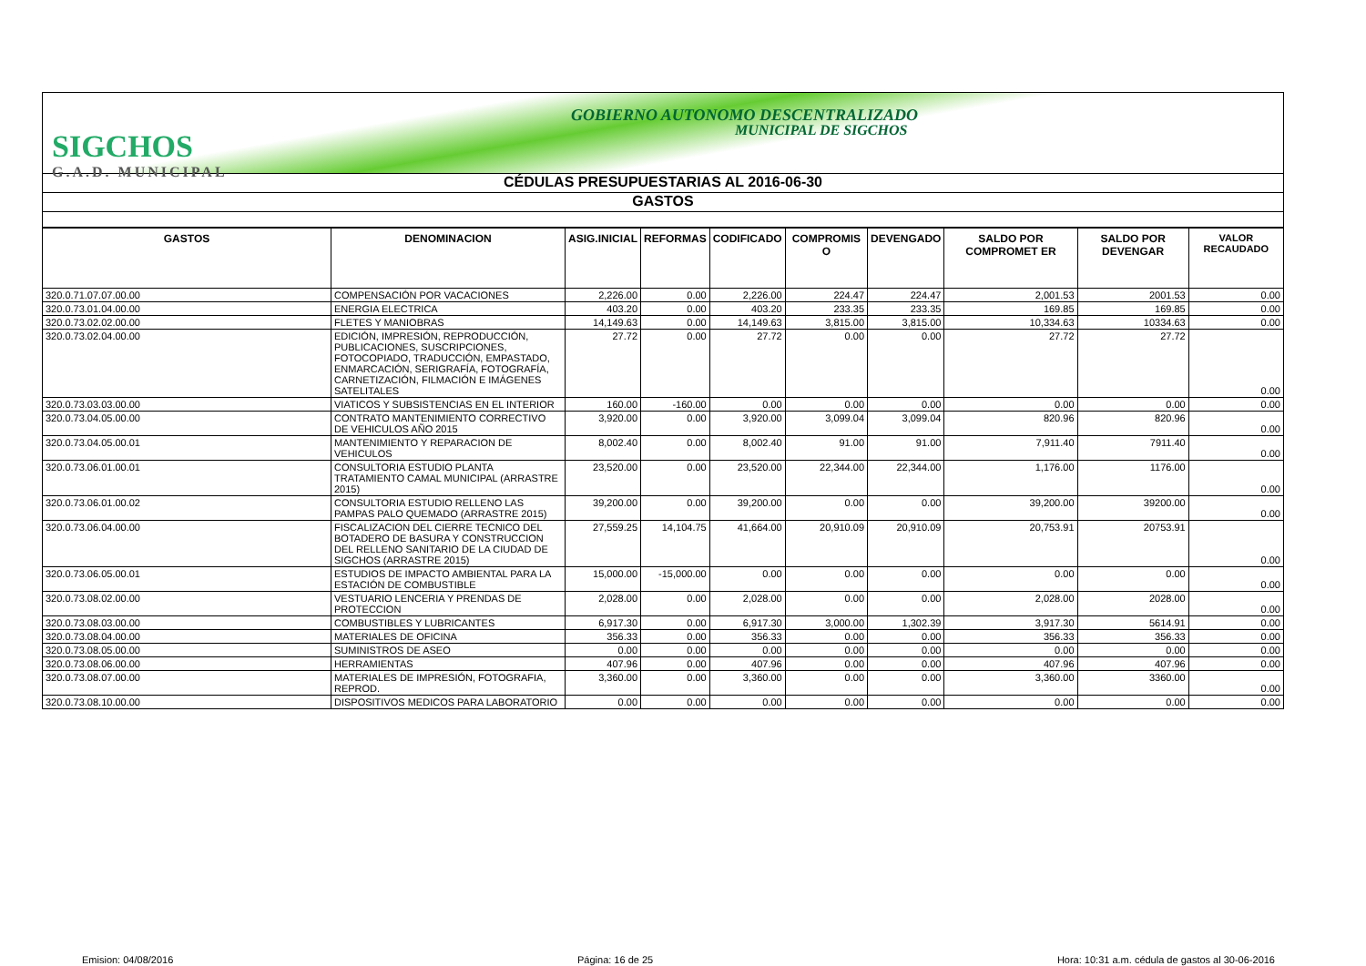SIGCHOS
G.A.D. MUNICIPAL
GOBIERNO AUTONOMO DESCENTRALIZADO
MUNICIPAL DE SIGCHOS
CÉDULAS PRESUPUESTARIAS AL 2016-06-30
GASTOS
| GASTOS | DENOMINACION | ASIG.INICIAL | REFORMAS | CODIFICADO | COMPROMIS O | DEVENGADO | SALDO POR COMPROMET ER | SALDO POR DEVENGAR | VALOR RECAUDADO |
| --- | --- | --- | --- | --- | --- | --- | --- | --- | --- |
| 320.0.71.07.07.00.00 | COMPENSACIÓN POR VACACIONES | 2,226.00 | 0.00 | 2,226.00 | 224.47 | 224.47 | 2,001.53 | 2001.53 | 0.00 |
| 320.0.73.01.04.00.00 | ENERGIA ELECTRICA | 403.20 | 0.00 | 403.20 | 233.35 | 233.35 | 169.85 | 169.85 | 0.00 |
| 320.0.73.02.02.00.00 | FLETES Y MANIOBRAS | 14,149.63 | 0.00 | 14,149.63 | 3,815.00 | 3,815.00 | 10,334.63 | 10334.63 | 0.00 |
| 320.0.73.02.04.00.00 | EDICIÓN, IMPRESIÓN, REPRODUCCIÓN, PUBLICACIONES, SUSCRIPCIONES, FOTOCOPIADO, TRADUCCIÓN, EMPASTADO, ENMARCACIÓN, SERIGRAFÍA, FOTOGRAFÍA, CARNETIZACIÓN, FILMACIÓN E IMÁGENES SATELITALES | 27.72 | 0.00 | 27.72 | 0.00 | 0.00 | 27.72 | 27.72 | 0.00 |
| 320.0.73.03.03.00.00 | VIATICOS Y SUBSISTENCIAS EN EL INTERIOR | 160.00 | -160.00 | 0.00 | 0.00 | 0.00 | 0.00 | 0.00 | 0.00 |
| 320.0.73.04.05.00.00 | CONTRATO MANTENIMIENTO CORRECTIVO DE VEHICULOS AÑO 2015 | 3,920.00 | 0.00 | 3,920.00 | 3,099.04 | 3,099.04 | 820.96 | 820.96 | 0.00 |
| 320.0.73.04.05.00.01 | MANTENIMIENTO Y REPARACION DE VEHICULOS | 8,002.40 | 0.00 | 8,002.40 | 91.00 | 91.00 | 7,911.40 | 7911.40 | 0.00 |
| 320.0.73.06.01.00.01 | CONSULTORIA ESTUDIO PLANTA TRATAMIENTO CAMAL MUNICIPAL (ARRASTRE 2015) | 23,520.00 | 0.00 | 23,520.00 | 22,344.00 | 22,344.00 | 1,176.00 | 1176.00 | 0.00 |
| 320.0.73.06.01.00.02 | CONSULTORIA ESTUDIO RELLENO LAS PAMPAS PALO QUEMADO (ARRASTRE 2015) | 39,200.00 | 0.00 | 39,200.00 | 0.00 | 0.00 | 39,200.00 | 39200.00 | 0.00 |
| 320.0.73.06.04.00.00 | FISCALIZACION DEL CIERRE TECNICO DEL BOTADERO DE BASURA Y CONSTRUCCION DEL RELLENO SANITARIO DE LA CIUDAD DE SIGCHOS (ARRASTRE 2015) | 27,559.25 | 14,104.75 | 41,664.00 | 20,910.09 | 20,910.09 | 20,753.91 | 20753.91 | 0.00 |
| 320.0.73.06.05.00.01 | ESTUDIOS DE IMPACTO AMBIENTAL PARA LA ESTACIÓN DE COMBUSTIBLE | 15,000.00 | -15,000.00 | 0.00 | 0.00 | 0.00 | 0.00 | 0.00 | 0.00 |
| 320.0.73.08.02.00.00 | VESTUARIO LENCERIA Y PRENDAS DE PROTECCION | 2,028.00 | 0.00 | 2,028.00 | 0.00 | 0.00 | 2,028.00 | 2028.00 | 0.00 |
| 320.0.73.08.03.00.00 | COMBUSTIBLES Y LUBRICANTES | 6,917.30 | 0.00 | 6,917.30 | 3,000.00 | 1,302.39 | 3,917.30 | 5614.91 | 0.00 |
| 320.0.73.08.04.00.00 | MATERIALES DE OFICINA | 356.33 | 0.00 | 356.33 | 0.00 | 0.00 | 356.33 | 356.33 | 0.00 |
| 320.0.73.08.05.00.00 | SUMINISTROS DE ASEO | 0.00 | 0.00 | 0.00 | 0.00 | 0.00 | 0.00 | 0.00 | 0.00 |
| 320.0.73.08.06.00.00 | HERRAMIENTAS | 407.96 | 0.00 | 407.96 | 0.00 | 0.00 | 407.96 | 407.96 | 0.00 |
| 320.0.73.08.07.00.00 | MATERIALES DE IMPRESIÓN, FOTOGRAFIA, REPROD. | 3,360.00 | 0.00 | 3,360.00 | 0.00 | 0.00 | 3,360.00 | 3360.00 | 0.00 |
| 320.0.73.08.10.00.00 | DISPOSITIVOS MEDICOS PARA LABORATORIO | 0.00 | 0.00 | 0.00 | 0.00 | 0.00 | 0.00 | 0.00 | 0.00 |
Emision: 04/08/2016 Página: 16 de 25 Hora: 10:31 a.m. cédula de gastos al 30-06-2016